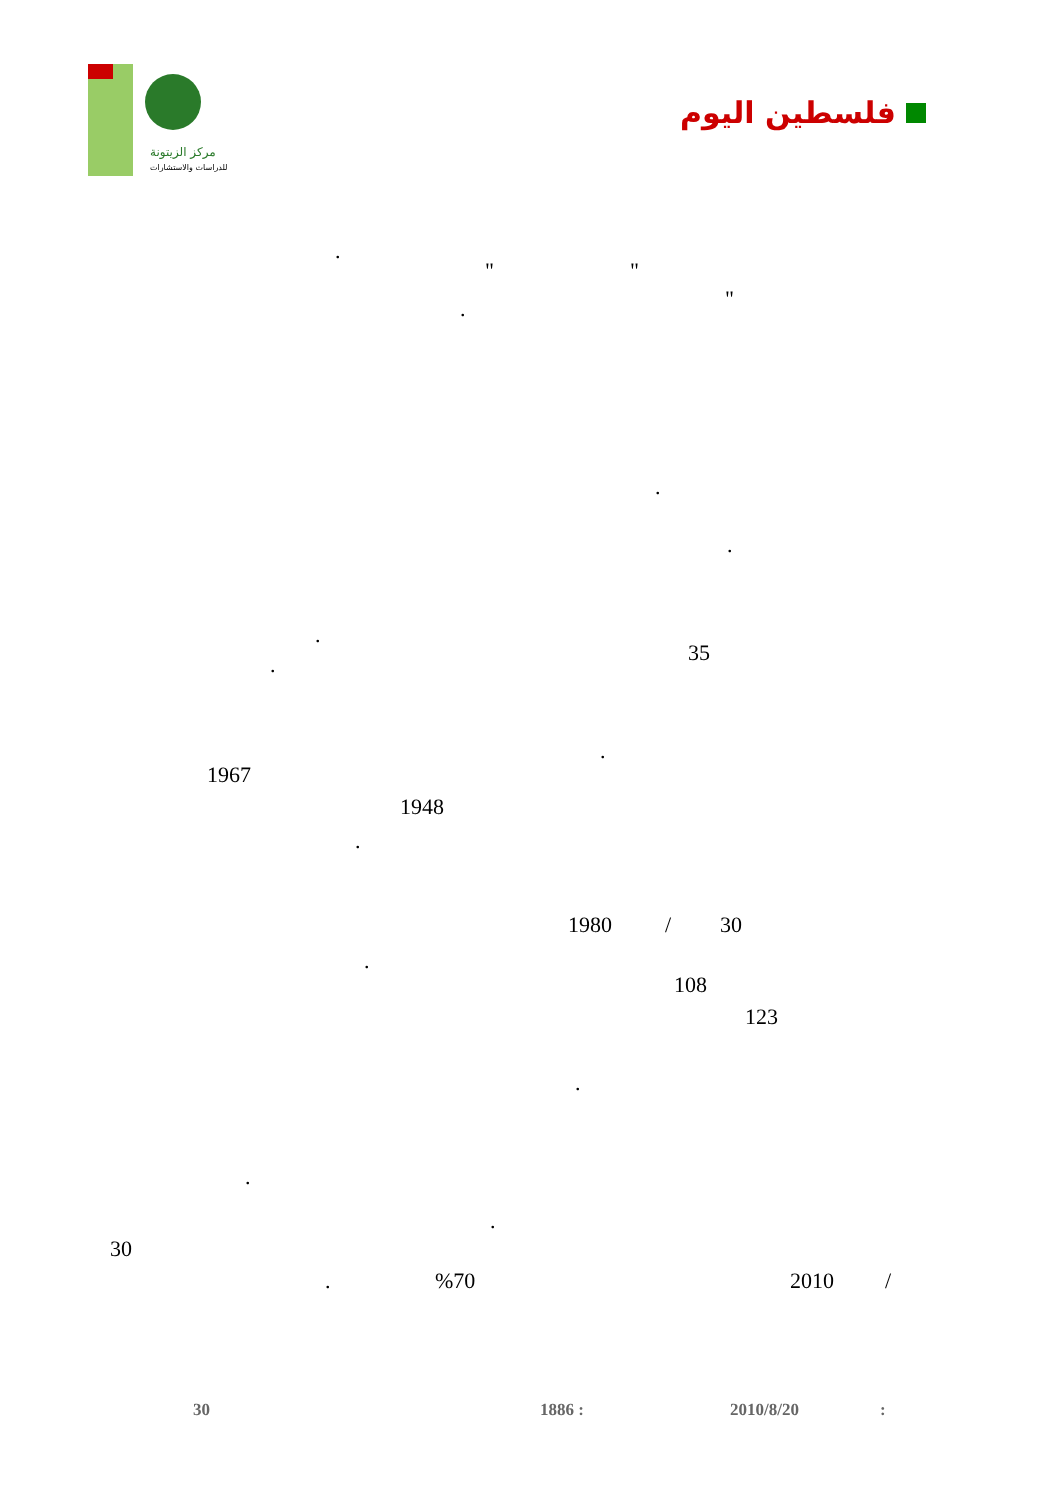مركز الزيتونة
للدراسات والاستشارات
فلسطين اليوم
.
" "
"
.
.
.
.
35
.
.
1967
1948
.
1980 / 30
.
108
123
.
.
.
30
. %70 2010 /
30 1886 : 2010/8/20 :